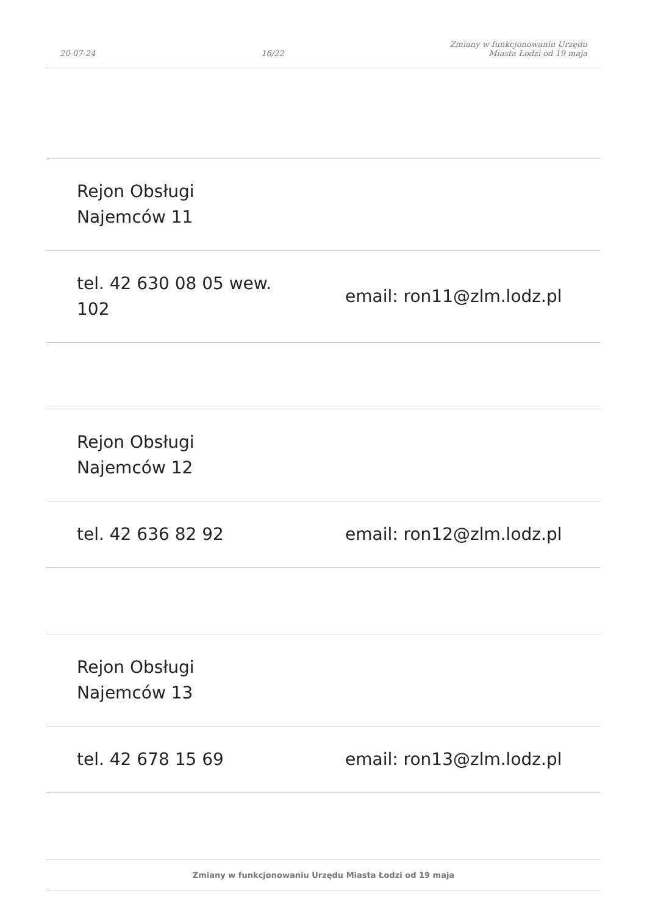20-07-24 16/22 Zmiany w funkcjonowaniu Urzędu
Miasta Łodzi od 19 maja
| Rejon Obsługi Najemców 11 | |
| tel. 42 630 08 05 wew. 102 | email: ron11@zlm.lodz.pl |
| Rejon Obsługi Najemców 12 | |
| tel. 42 636 82 92 | email: ron12@zlm.lodz.pl |
| Rejon Obsługi Najemców 13 | |
| tel. 42 678 15 69 | email: ron13@zlm.lodz.pl |
Zmiany w funkcjonowaniu Urzędu Miasta Łodzi od 19 maja